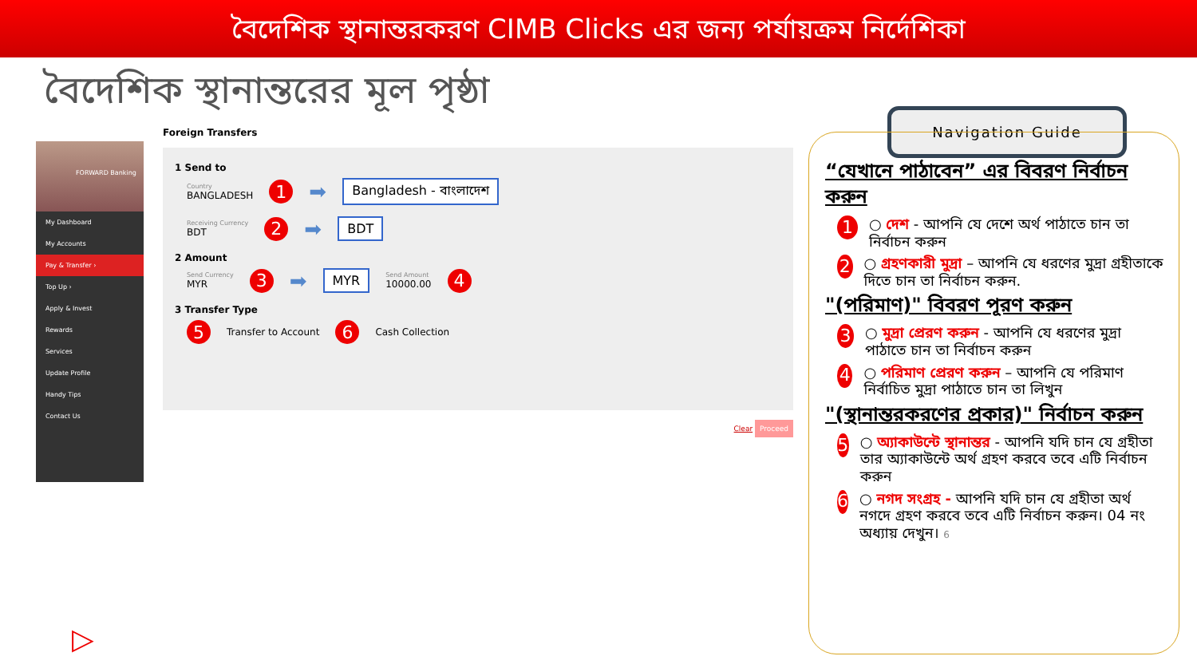বৈদেশিক স্থানান্তরকরণ CIMB Clicks এর জন্য পর্যায়ক্রম নির্দেশিকা
বৈদেশিক স্থানান্তরের মূল পৃষ্ঠা
FORWARD Banking
My Dashboard
My Accounts
Pay & Transfer ›
Top Up ›
Apply & Invest
Rewards
Services
Update Profile
Handy Tips
Contact Us
Foreign Transfers
1 Send to
Country
BANGLADESH
1 ➡ Bangladesh - বাংলাদেশ
Receiving Currency
BDT
2 ➡ BDT
2 Amount
Send Currency
MYR
3 ➡ MYR
Send Amount
10000.00
4
3 Transfer Type
5 Transfer to Account 6 Cash Collection
Clear Proceed
▷
Navigation Guide
“যেখানে পাঠাবেন” এর বিবরণ নির্বাচন করুন
1
○ দেশ - আপনি যে দেশে অর্থ পাঠাতে চান তা নির্বাচন করুন
2
○ গ্রহণকারী মুদ্রা – আপনি যে ধরণের মুদ্রা গ্রহীতাকে দিতে চান তা নির্বাচন করুন.
"(পরিমাণ)" বিবরণ পূরণ করুন
3
○ মুদ্রা প্রেরণ করুন - আপনি যে ধরণের মুদ্রা পাঠাতে চান তা নির্বাচন করুন
4
○ পরিমাণ প্রেরণ করুন – আপনি যে পরিমাণ নির্বাচিত মুদ্রা পাঠাতে চান তা লিখুন
"(স্থানান্তরকরণের প্রকার)" নির্বাচন করুন
5
○ অ্যাকাউন্টে স্থানান্তর - আপনি যদি চান যে গ্রহীতা তার অ্যাকাউন্টে অর্থ গ্রহণ করবে তবে এটি নির্বাচন করুন
6
○ নগদ সংগ্রহ - আপনি যদি চান যে গ্রহীতা অর্থ নগদে গ্রহণ করবে তবে এটি নির্বাচন করুন। 04 নং অধ্যায় দেখুন। 6